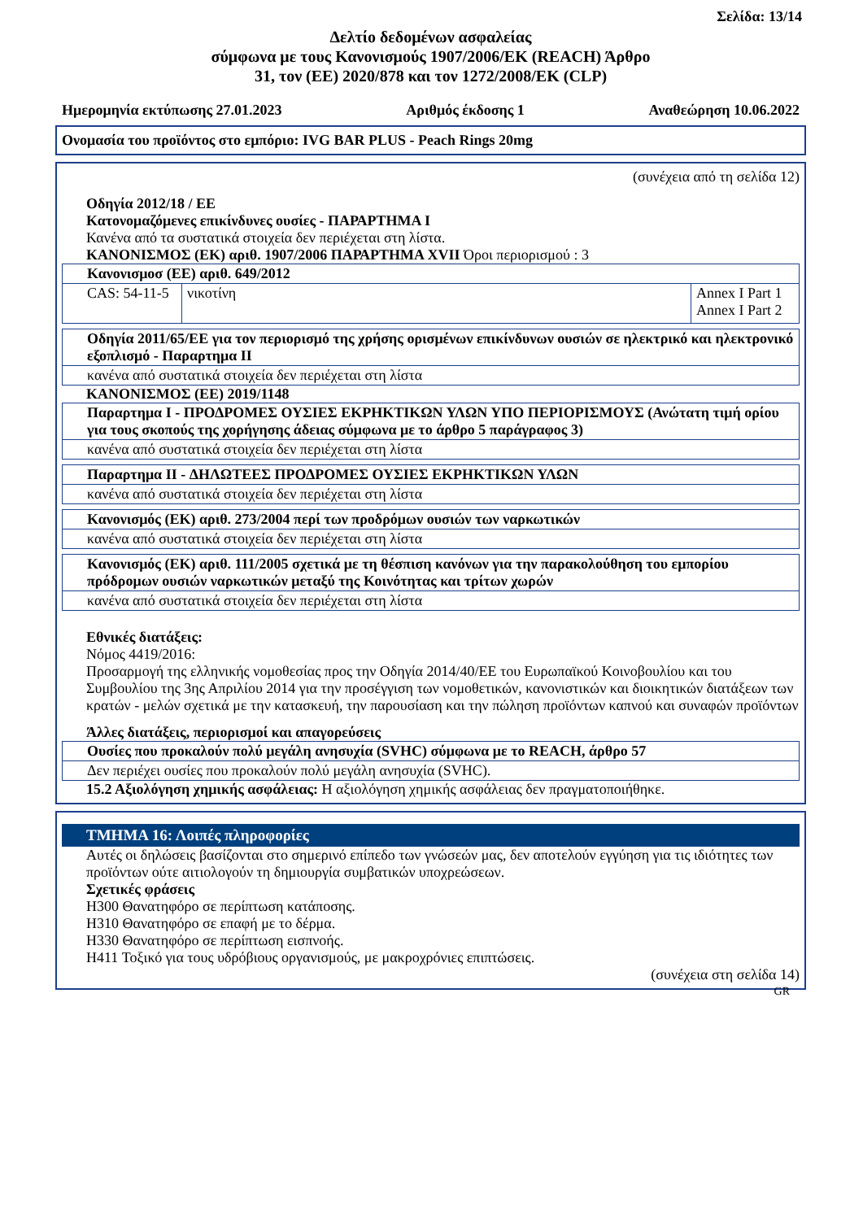Σελίδα: 13/14
Δελτίο δεδομένων ασφαλείας
σύμφωνα με τους Κανονισμούς 1907/2006/ΕΚ (REACH) Άρθρο
31, τον (ΕΕ) 2020/878 και τον 1272/2008/ΕΚ (CLP)
Ημερομηνία εκτύπωσης 27.01.2023 Αριθμός έκδοσης 1 Αναθεώρηση 10.06.2022
Ονομασία του προϊόντος στο εμπόριο: IVG BAR PLUS - Peach Rings 20mg
(συνέχεια από τη σελίδα 12)
Οδηγία 2012/18 / ΕΕ
Κατονομαζόμενες επικίνδυνες ουσίες - ΠΑΡΑΡΤΗΜΑ I
Κανένα από τα συστατικά στοιχεία δεν περιέχεται στη λίστα.
ΚΑΝΟΝΙΣΜΟΣ (ΕΚ) αριθ. 1907/2006 ΠΑΡΑΡΤΗΜΑ XVII Όροι περιορισμού : 3
| Κανονισμοσ (ΕΕ) αριθ. 649/2012 | | |
| CAS: 54-11-5 | νικοτίνη | Annex I Part 1 Annex I Part 2 |
| Οδηγία 2011/65/ΕΕ για τον περιορισμό της χρήσης ορισμένων επικίνδυνων ουσιών σε ηλεκτρικό και ηλεκτρονικό εξοπλισμό - Παραρτημα II |
| κανένα από συστατικά στοιχεία δεν περιέχεται στη λίστα |
ΚΑΝΟΝΙΣΜΟΣ (ΕΕ) 2019/1148
| Παραρτημα I - ΠΡΟΔΡΟΜΕΣ ΟΥΣΙΕΣ ΕΚΡΗΚΤΙΚΩΝ ΥΛΩΝ ΥΠΟ ΠΕΡΙΟΡΙΣΜΟΥΣ (Ανώτατη τιμή ορίου για τους σκοπούς της χορήγησης άδειας σύμφωνα με το άρθρο 5 παράγραφος 3) |
| κανένα από συστατικά στοιχεία δεν περιέχεται στη λίστα |
| Παραρτημα II - ΔΗΛΩΤΕΕΣ ΠΡΟΔΡΟΜΕΣ ΟΥΣΙΕΣ ΕΚΡΗΚΤΙΚΩΝ ΥΛΩΝ |
| κανένα από συστατικά στοιχεία δεν περιέχεται στη λίστα |
| Κανονισμός (ΕΚ) αριθ. 273/2004 περί των προδρόμων ουσιών των ναρκωτικών |
| κανένα από συστατικά στοιχεία δεν περιέχεται στη λίστα |
| Κανονισμός (ΕΚ) αριθ. 111/2005 σχετικά με τη θέσπιση κανόνων για την παρακολούθηση του εμπορίου πρόδρομων ουσιών ναρκωτικών μεταξύ της Κοινότητας και τρίτων χωρών |
| κανένα από συστατικά στοιχεία δεν περιέχεται στη λίστα |
Εθνικές διατάξεις:
Νόμος 4419/2016:
Προσαρμογή της ελληνικής νομοθεσίας προς την Οδηγία 2014/40/ΕΕ του Ευρωπαϊκού Κοινοβουλίου και του Συμβουλίου της 3ης Απριλίου 2014 για την προσέγγιση των νομοθετικών, κανονιστικών και διοικητικών διατάξεων των κρατών - μελών σχετικά με την κατασκευή, την παρουσίαση και την πώληση προϊόντων καπνού και συναφών προϊόντων
Άλλες διατάξεις, περιορισμοί και απαγορεύσεις
| Ουσίες που προκαλούν πολύ μεγάλη ανησυχία (SVHC) σύμφωνα με το REACH, άρθρο 57 |
| Δεν περιέχει ουσίες που προκαλούν πολύ μεγάλη ανησυχία (SVHC). |
15.2 Αξιολόγηση χημικής ασφάλειας: Η αξιολόγηση χημικής ασφάλειας δεν πραγματοποιήθηκε.
ΤΜΗΜΑ 16: Λοιπές πληροφορίες
Αυτές οι δηλώσεις βασίζονται στο σημερινό επίπεδο των γνώσεών μας, δεν αποτελούν εγγύηση για τις ιδιότητες των προϊόντων ούτε αιτιολογούν τη δημιουργία συμβατικών υποχρεώσεων.
Σχετικές φράσεις
H300 Θανατηφόρο σε περίπτωση κατάποσης.
H310 Θανατηφόρο σε επαφή με το δέρμα.
H330 Θανατηφόρο σε περίπτωση εισπνοής.
H411 Τοξικό για τους υδρόβιους οργανισμούς, με μακροχρόνιες επιπτώσεις.
(συνέχεια στη σελίδα 14)
GR